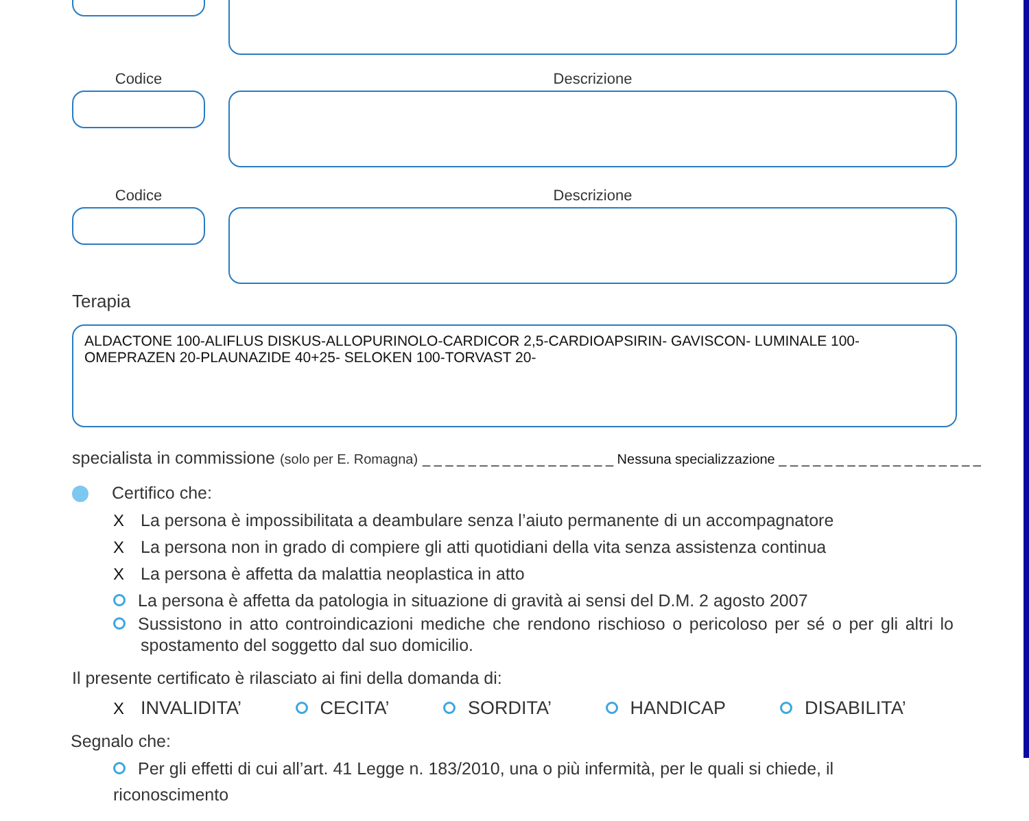Codice Descrizione
Codice Descrizione
Terapia
ALDACTONE 100-ALIFLUS DISKUS-ALLOPURINOLO-CARDICOR 2,5-CARDIOAPSIRIN- GAVISCON- LUMINALE 100-OMEPRAZEN 20-PLAUNAZIDE 40+25- SELOKEN 100-TORVAST 20-
specialista in commissione (solo per E. Romagna) _ _ _ _ _ _ _ _ _ _ _ _ _ _ _ _ _ Nessuna specializzazione _ _ _ _ _ _ _ _ _ _ _ _ _ _ _ _ _ _
Certifico che:
X La persona è impossibilitata a deambulare senza l’aiuto permanente di un accompagnatore
X La persona non in grado di compiere gli atti quotidiani della vita senza assistenza continua
X La persona è affetta da malattia neoplastica in atto
La persona è affetta da patologia in situazione di gravità ai sensi del D.M. 2 agosto 2007
Sussistono in atto controindicazioni mediche che rendono rischioso o pericoloso per sé o per gli altri lo spostamento del soggetto dal suo domicilio.
Il presente certificato è rilasciato ai fini della domanda di:
X INVALIDITA’ CECITA’ SORDITA’ HANDICAP DISABILITA’
Segnalo che:
Per gli effetti di cui all’art. 41 Legge n. 183/2010, una o più infermità, per le quali si chiede, il riconoscimento